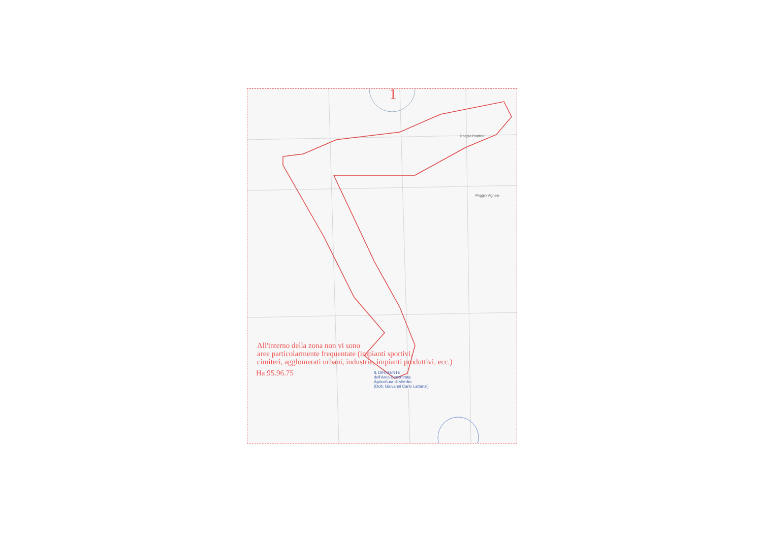Poggio Frattino
Poggio Vignale
1
All'interno della zona non vi sono
aree particolarmente frequentate (impianti sportivi,
cimiteri, agglomerati urbani, industrie, impianti produttivi, ecc.)
Ha 95.96.75
IL DIRIGENTE
dell'Area Decentrata
Agricoltura di Viterbo
(Dott. Giovanni Carlo Lattanzi)